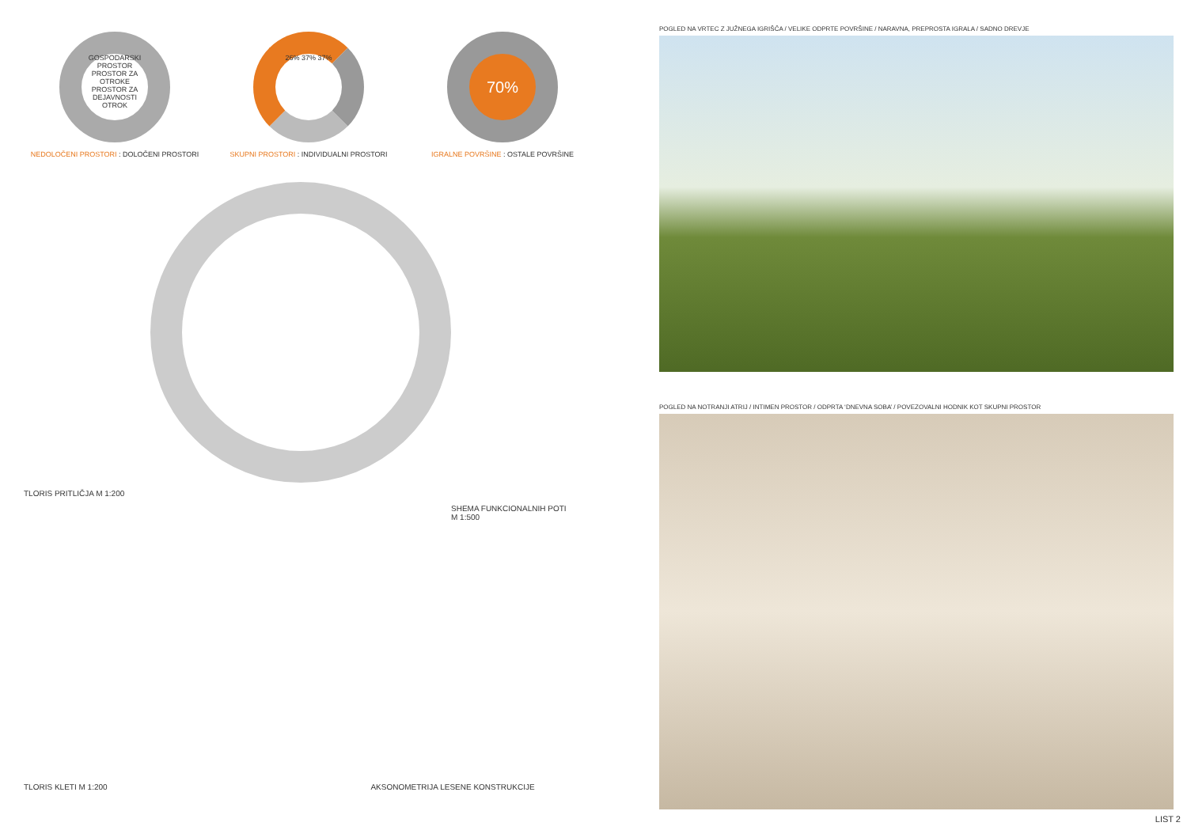GOSPODARSKI PROSTOR PROSTOR ZA OTROKE PROSTOR ZA DEJAVNOSTI OTROK
NEDOLOČENI PROSTORI : DOLOČENI PROSTORI
26% 37% 37%
SKUPNI PROSTORI : INDIVIDUALNI PROSTORI
70%
IGRALNE POVRŠINE : OSTALE POVRŠINE
TLORIS PRITLIČJA M 1:200
SHEMA FUNKCIONALNIH POTI
M 1:500
TLORIS KLETI M 1:200 AKSONOMETRIJA LESENE KONSTRUKCIJE
POGLED NA VRTEC Z JUŽNEGA IGRIŠČA / VELIKE ODPRTE POVRŠINE / NARAVNA, PREPROSTA IGRALA / SADNO DREVJE
POGLED NA NOTRANJI ATRIJ / INTIMEN PROSTOR / ODPRTA ‘DNEVNA SOBA’ / POVEZOVALNI HODNIK KOT SKUPNI PROSTOR
LIST 2